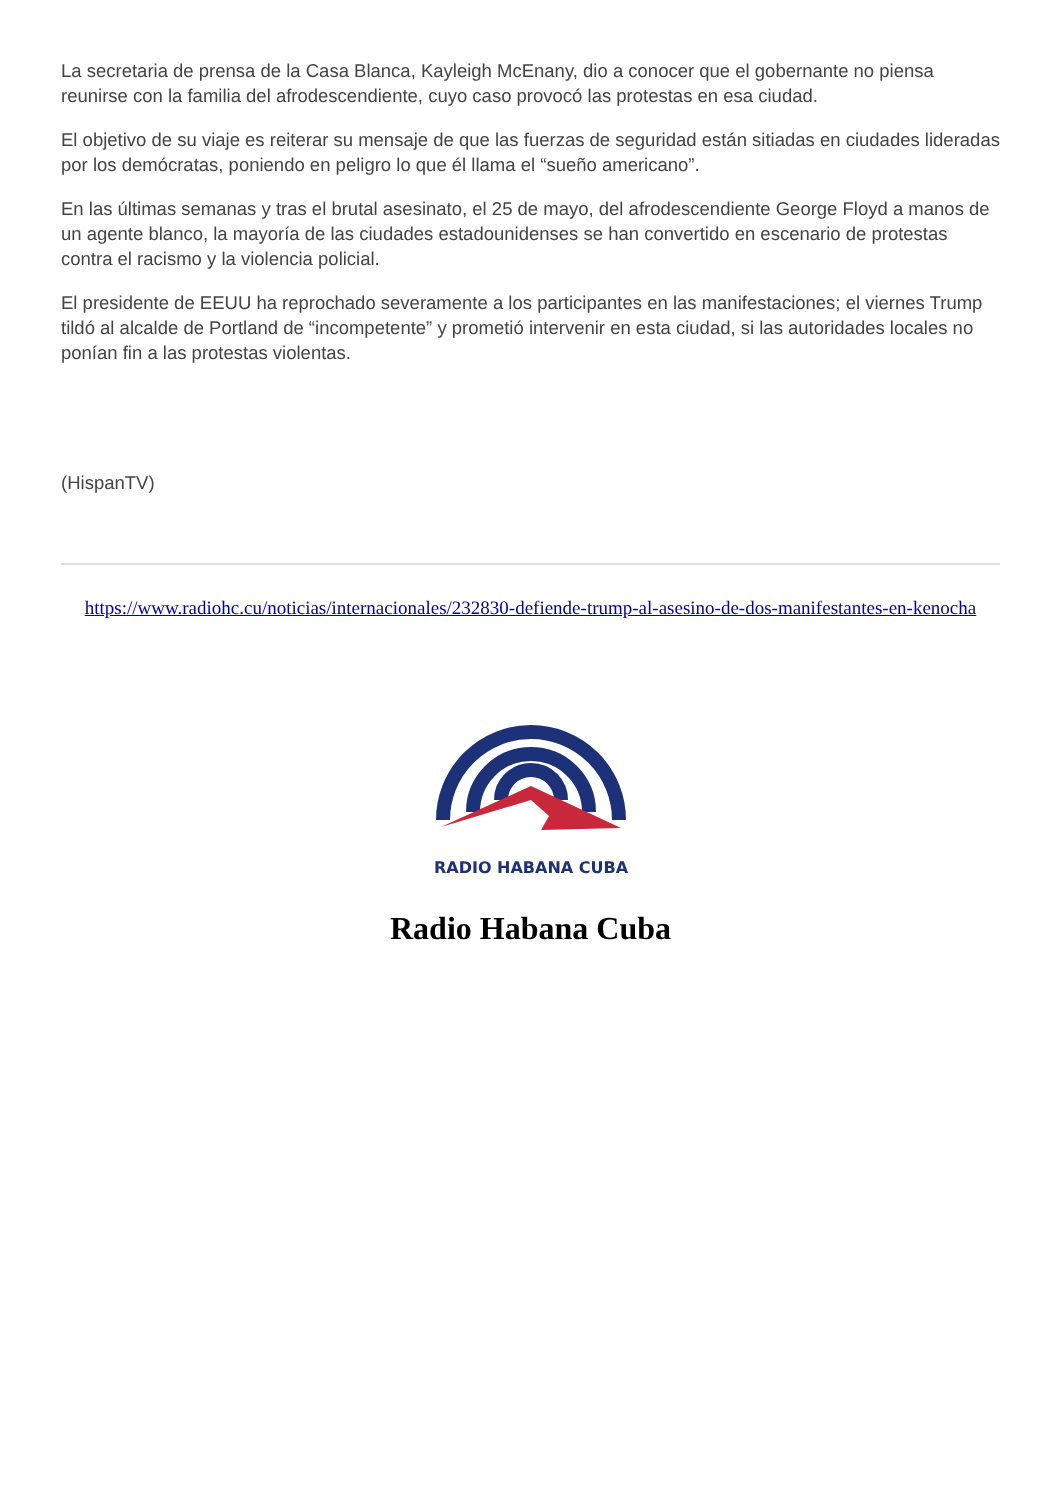La secretaria de prensa de la Casa Blanca, Kayleigh McEnany, dio a conocer que el gobernante no piensa reunirse con la familia del afrodescendiente, cuyo caso provocó las protestas en esa ciudad.
El objetivo de su viaje es reiterar su mensaje de que las fuerzas de seguridad están sitiadas en ciudades lideradas por los demócratas, poniendo en peligro lo que él llama el “sueño americano”.
En las últimas semanas y tras el brutal asesinato, el 25 de mayo, del afrodescendiente George Floyd a manos de un agente blanco, la mayoría de las ciudades estadounidenses se han convertido en escenario de protestas contra el racismo y la violencia policial.
El presidente de EEUU ha reprochado severamente a los participantes en las manifestaciones; el viernes Trump tildó al alcalde de Portland de “incompetente” y prometió intervenir en esta ciudad, si las autoridades locales no ponían fin a las protestas violentas.
(HispanTV)
https://www.radiohc.cu/noticias/internacionales/232830-defiende-trump-al-asesino-de-dos-manifestantes-en-kenocha
RADIO HABANA CUBA
Radio Habana Cuba